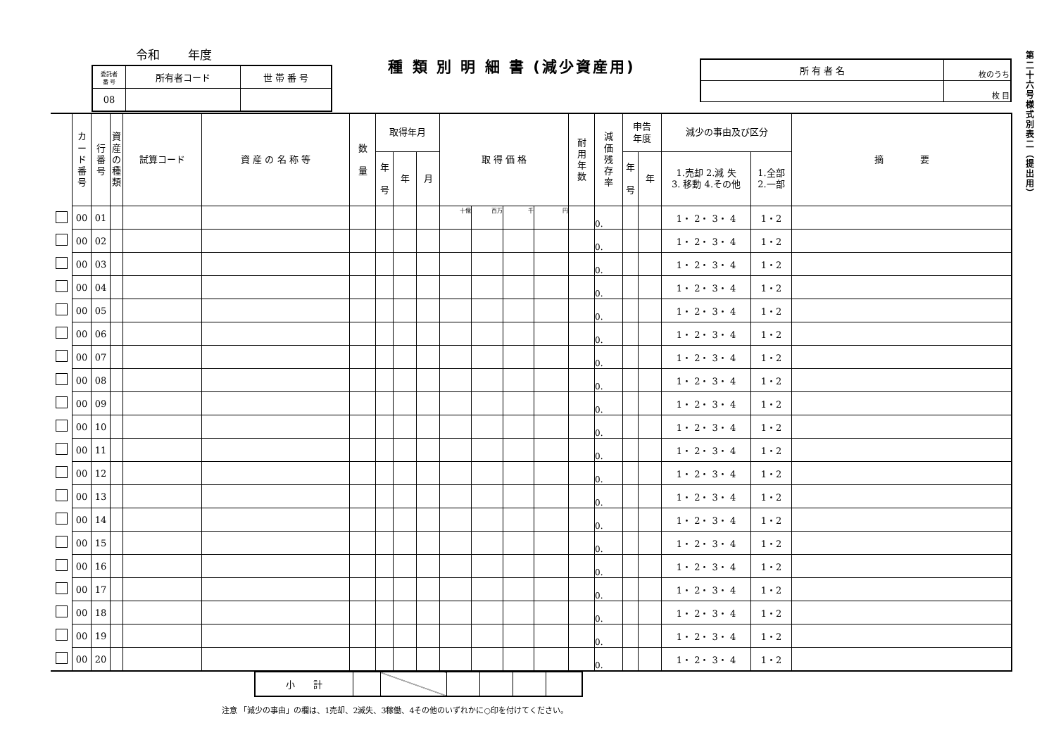令和 年度
| 委託者 番 号 | 所有者コード | 世 帯 番 号 |
| 08 | | |
種 類 別 明 細 書 (減少資産用)
| 所 有 者 名 | 枚のうち |
| | 枚 目 |
| | カ ー ド 番 号 | 行 番 号 | 資 産 の 種 類 | 試算コード | 資 産 の 名 称 等 | 数 量 | 取得年月 | | | 取 得 価 格 | | | | 耐 用 年 数 | 減 価 残 存 率 | 申告 年度 | | 減少の事由及び区分 | | 摘 要 |
| | | | | | | | 年 号 | 年 | 月 | | | | | | | 年 号 | 年 | 1.売却 2.減 失 3. 移動 4.その他 | 1.全部 2.一部 | |
| | 00 | 01 | | | | | | | | 十億 | 百万 | 千 | 円 | | 0. | | | 1・ 2・ 3・ 4 | 1・2 | |
| | 00 | 02 | | | | | | | | | | | | | 0. | | | 1・ 2・ 3・ 4 | 1・2 | |
| | 00 | 03 | | | | | | | | | | | | | 0. | | | 1・ 2・ 3・ 4 | 1・2 | |
| | 00 | 04 | | | | | | | | | | | | | 0. | | | 1・ 2・ 3・ 4 | 1・2 | |
| | 00 | 05 | | | | | | | | | | | | | 0. | | | 1・ 2・ 3・ 4 | 1・2 | |
| | 00 | 06 | | | | | | | | | | | | | 0. | | | 1・ 2・ 3・ 4 | 1・2 | |
| | 00 | 07 | | | | | | | | | | | | | 0. | | | 1・ 2・ 3・ 4 | 1・2 | |
| | 00 | 08 | | | | | | | | | | | | | 0. | | | 1・ 2・ 3・ 4 | 1・2 | |
| | 00 | 09 | | | | | | | | | | | | | 0. | | | 1・ 2・ 3・ 4 | 1・2 | |
| | 00 | 10 | | | | | | | | | | | | | 0. | | | 1・ 2・ 3・ 4 | 1・2 | |
| | 00 | 11 | | | | | | | | | | | | | 0. | | | 1・ 2・ 3・ 4 | 1・2 | |
| | 00 | 12 | | | | | | | | | | | | | 0. | | | 1・ 2・ 3・ 4 | 1・2 | |
| | 00 | 13 | | | | | | | | | | | | | 0. | | | 1・ 2・ 3・ 4 | 1・2 | |
| | 00 | 14 | | | | | | | | | | | | | 0. | | | 1・ 2・ 3・ 4 | 1・2 | |
| | 00 | 15 | | | | | | | | | | | | | 0. | | | 1・ 2・ 3・ 4 | 1・2 | |
| | 00 | 16 | | | | | | | | | | | | | 0. | | | 1・ 2・ 3・ 4 | 1・2 | |
| | 00 | 17 | | | | | | | | | | | | | 0. | | | 1・ 2・ 3・ 4 | 1・2 | |
| | 00 | 18 | | | | | | | | | | | | | 0. | | | 1・ 2・ 3・ 4 | 1・2 | |
| | 00 | 19 | | | | | | | | | | | | | 0. | | | 1・ 2・ 3・ 4 | 1・2 | |
| | 00 | 20 | | | | | | | | | | | | | 0. | | | 1・ 2・ 3・ 4 | 1・2 | |
| 小 計 | | | | | | |
注意 「減少の事由」の欄は、1売却、2滅失、3稼働、4その他のいずれかに○印を付けてください。
第二十六号様式別表二（提出用）